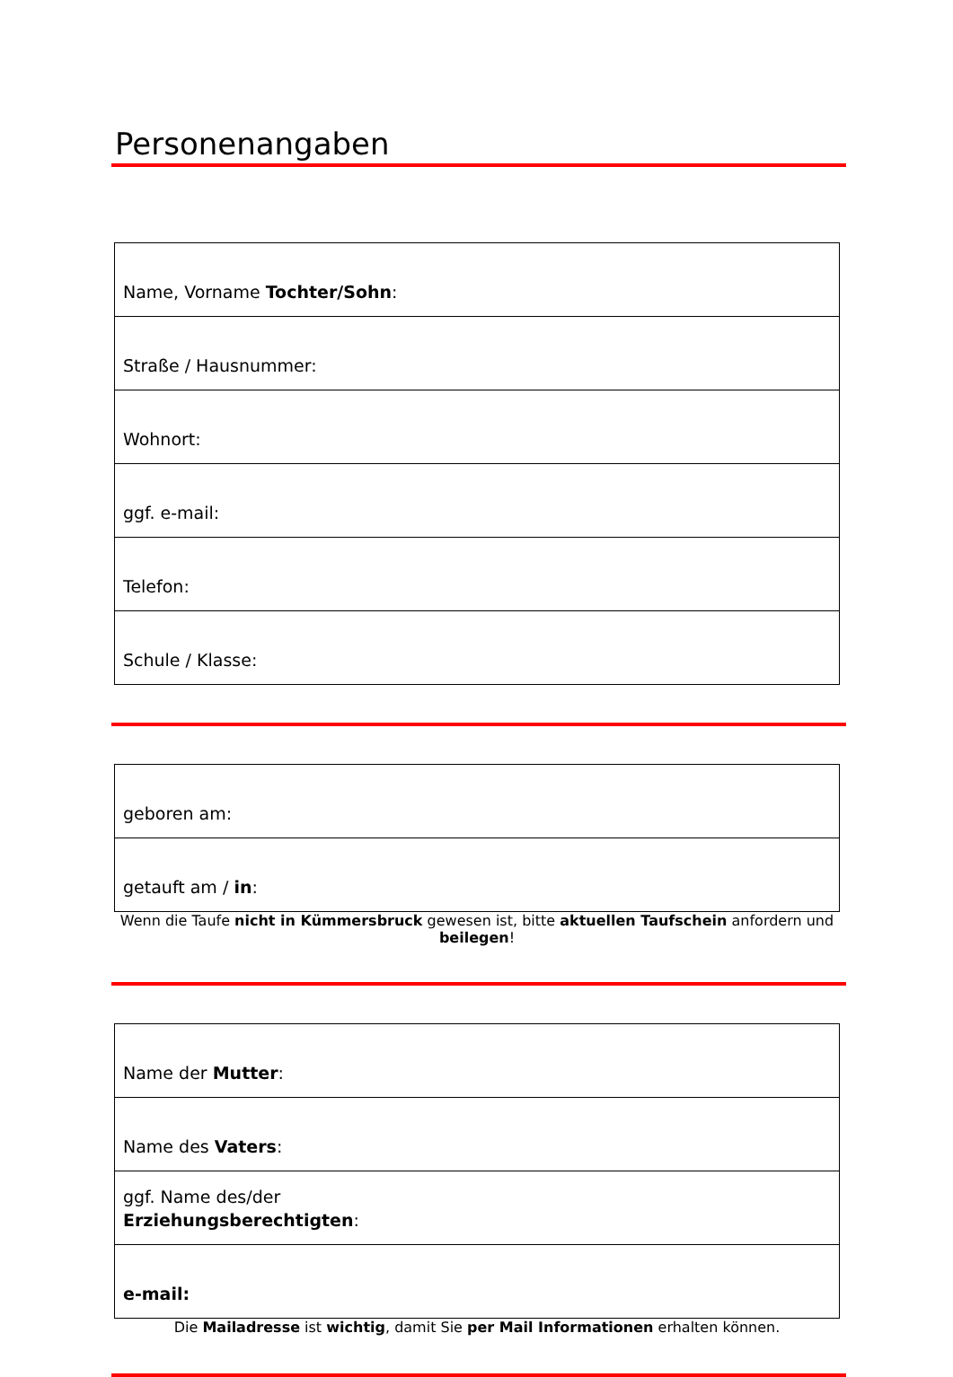Personenangaben
| Name, Vorname Tochter/Sohn : |
| Straße / Hausnummer: |
| Wohnort: |
| ggf. e-mail: |
| Telefon: |
| Schule / Klasse: |
| geboren am: |
| getauft am / in : |
Wenn die Taufe nicht in Kümmersbruck gewesen ist, bitte aktuellen Taufschein anfordern und beilegen!
| Name der Mutter : |
| Name des Vaters : |
| ggf. Name des/der Erziehungsberechtigten : |
| e-mail: |
Die Mailadresse ist wichtig, damit Sie per Mail Informationen erhalten können.